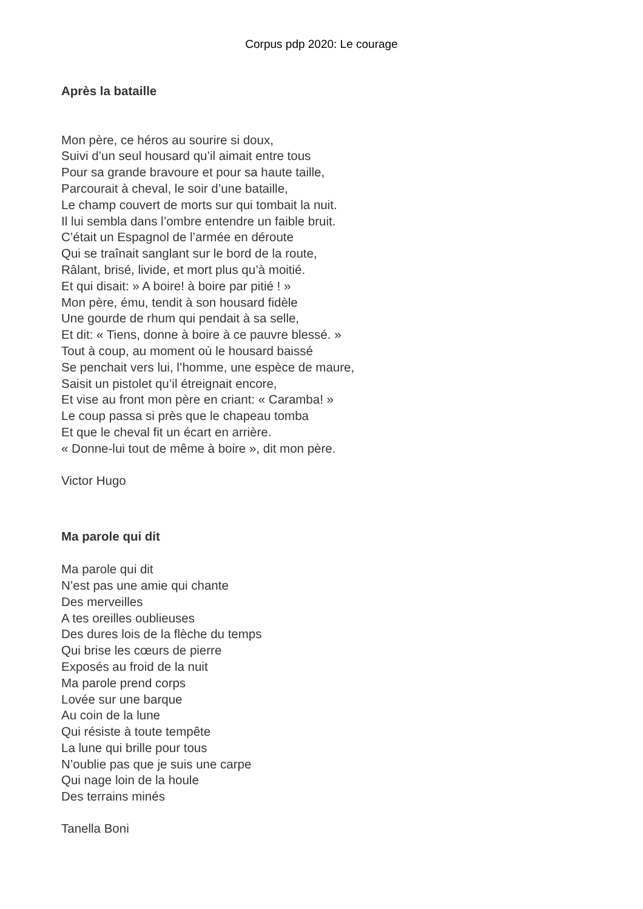Corpus pdp 2020: Le courage
Après la bataille
Mon père, ce héros au sourire si doux,
Suivi d’un seul housard qu’il aimait entre tous
Pour sa grande bravoure et pour sa haute taille,
Parcourait à cheval, le soir d’une bataille,
Le champ couvert de morts sur qui tombait la nuit.
Il lui sembla dans l’ombre entendre un faible bruit.
C’était un Espagnol de l’armée en déroute
Qui se traînait sanglant sur le bord de la route,
Râlant, brisé, livide, et mort plus qu’à moitié.
Et qui disait: » A boire! à boire par pitié ! »
Mon père, ému, tendit à son housard fidèle
Une gourde de rhum qui pendait à sa selle,
Et dit: « Tiens, donne à boire à ce pauvre blessé. »
Tout à coup, au moment où le housard baissé
Se penchait vers lui, l’homme, une espèce de maure,
Saisit un pistolet qu’il étreignait encore,
Et vise au front mon père en criant: « Caramba! »
Le coup passa si près que le chapeau tomba
Et que le cheval fit un écart en arrière.
« Donne-lui tout de même à boire », dit mon père.
Victor Hugo
Ma parole qui dit
Ma parole qui dit
N’est pas une amie qui chante
Des merveilles
A tes oreilles oublieuses
Des dures lois de la flèche du temps
Qui brise les cœurs de pierre
Exposés au froid de la nuit
Ma parole prend corps
Lovée sur une barque
Au coin de la lune
Qui résiste à toute tempête
La lune qui brille pour tous
N’oublie pas que je suis une carpe
Qui nage loin de la houle
Des terrains minés
Tanella Boni